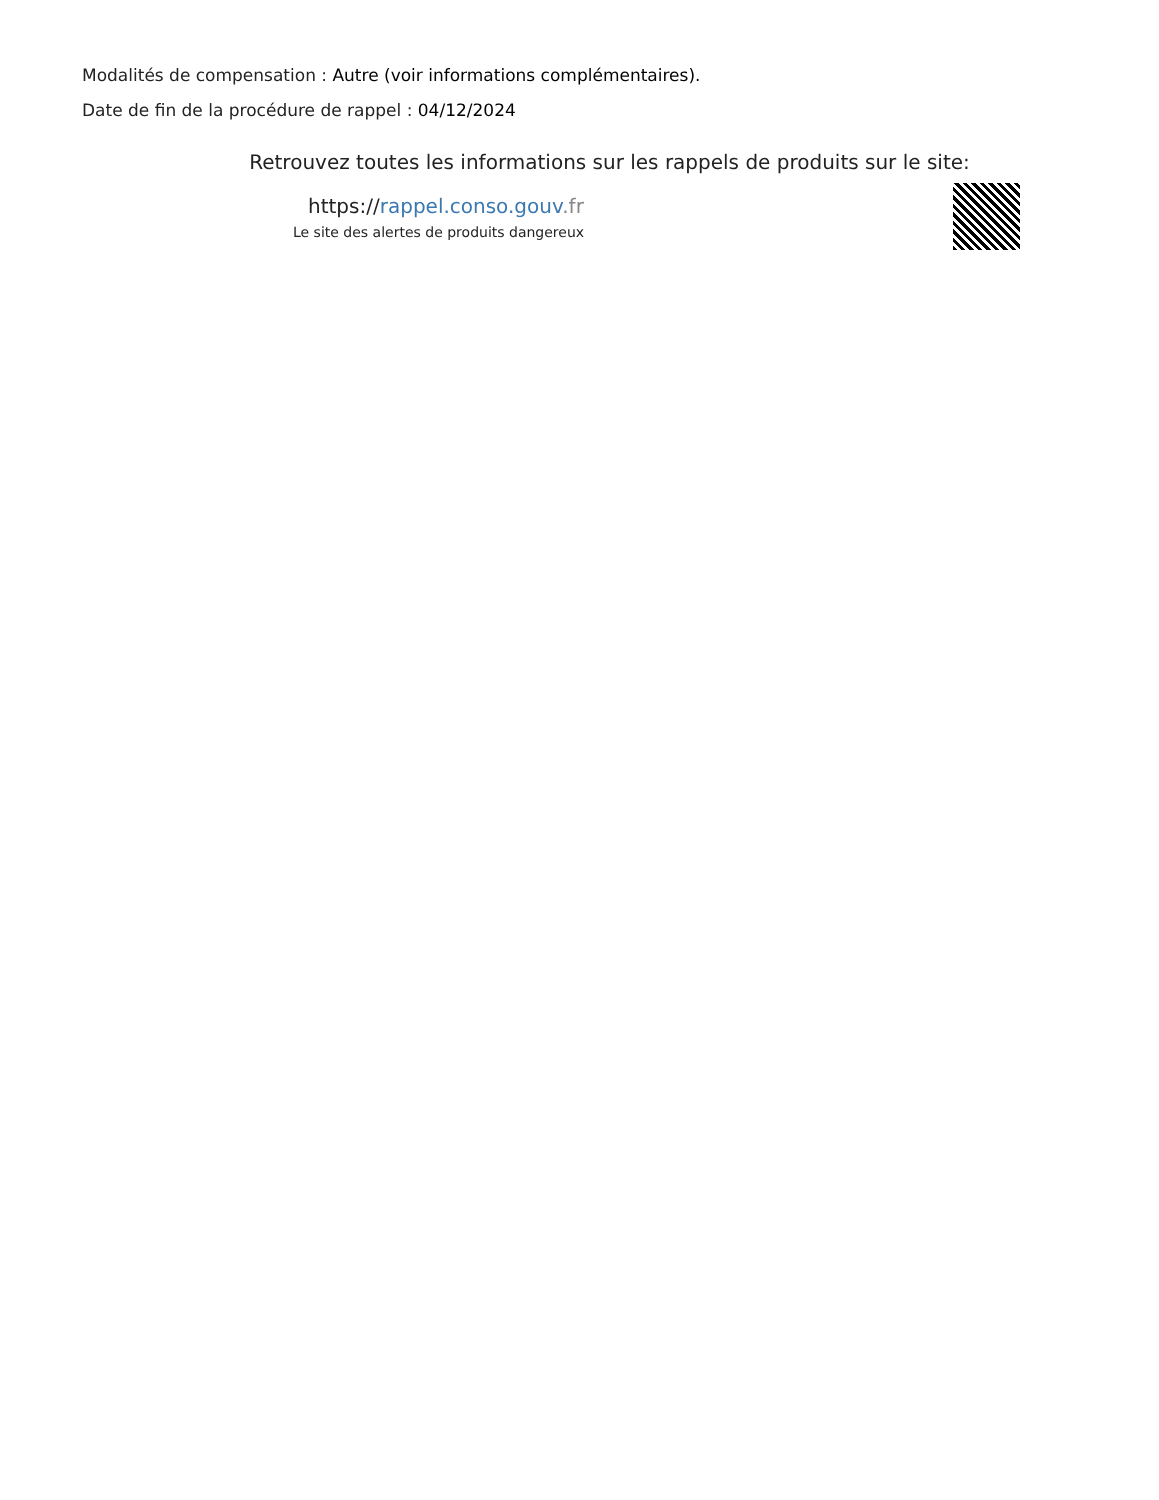Modalités de compensation : Autre (voir informations complémentaires).
Date de fin de la procédure de rappel : 04/12/2024
Retrouvez toutes les informations sur les rappels de produits sur le site:
https://rappel.conso.gouv.fr
Le site des alertes de produits dangereux